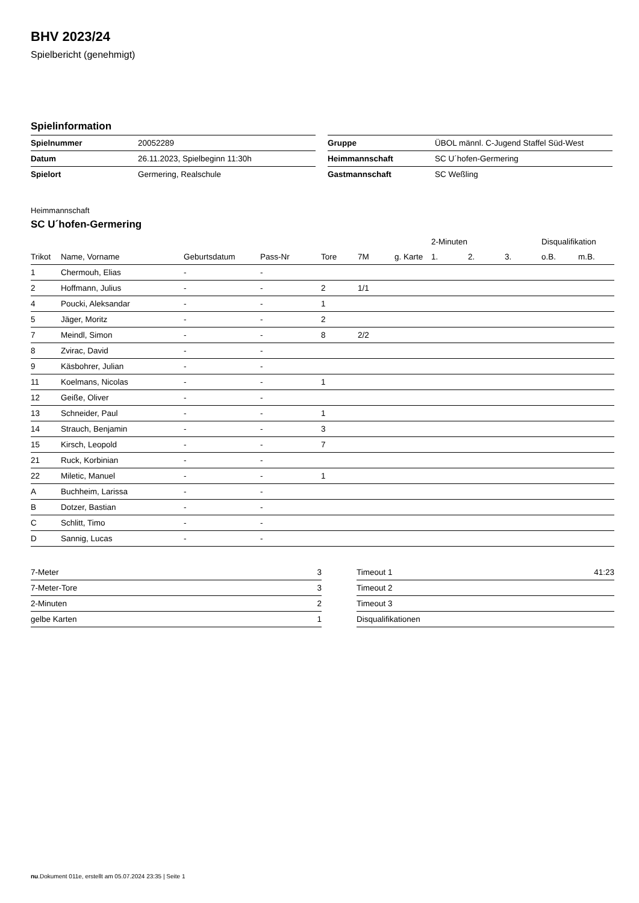BHV 2023/24
Spielbericht (genehmigt)
Spielinformation
| Spielnummer | 20052289 |
| Datum | 26.11.2023, Spielbeginn 11:30h |
| Spielort | Germering, Realschule |
| Gruppe | ÜBOL männl. C-Jugend Staffel Süd-West |
| Heimmannschaft | SC U´hofen-Germering |
| Gastmannschaft | SC Weßling |
Heimmannschaft
SC U´hofen-Germering
| | | | | | | | 2-Minuten | | | Disqualifikation | |
| --- | --- | --- | --- | --- | --- | --- | --- | --- | --- | --- | --- |
| Trikot | Name, Vorname | Geburtsdatum | Pass-Nr | Tore | 7M | g. Karte | 1. | 2. | 3. | o.B. | m.B. |
| 1 | Chermouh, Elias | - | - | | | | | | | | |
| 2 | Hoffmann, Julius | - | - | 2 | 1/1 | | | | | | |
| 4 | Poucki, Aleksandar | - | - | 1 | | | | | | | |
| 5 | Jäger, Moritz | - | - | 2 | | | | | | | |
| 7 | Meindl, Simon | - | - | 8 | 2/2 | | | | | | |
| 8 | Zvirac, David | - | - | | | | | | | | |
| 9 | Käsbohrer, Julian | - | - | | | | | | | | |
| 11 | Koelmans, Nicolas | - | - | 1 | | | | | | | |
| 12 | Geiße, Oliver | - | - | | | | | | | | |
| 13 | Schneider, Paul | - | - | 1 | | | | | | | |
| 14 | Strauch, Benjamin | - | - | 3 | | | | | | | |
| 15 | Kirsch, Leopold | - | - | 7 | | | | | | | |
| 21 | Ruck, Korbinian | - | - | | | | | | | | |
| 22 | Miletic, Manuel | - | - | 1 | | | | | | | |
| A | Buchheim, Larissa | - | - | | | | | | | | |
| B | Dotzer, Bastian | - | - | | | | | | | | |
| C | Schlitt, Timo | - | - | | | | | | | | |
| D | Sannig, Lucas | - | - | | | | | | | | |
| 7-Meter | 3 |
| 7-Meter-Tore | 3 |
| 2-Minuten | 2 |
| gelbe Karten | 1 |
| Timeout 1 | 41:23 |
| Timeout 2 | |
| Timeout 3 | |
| Disqualifikationen | |
nu.Dokument 011e, erstellt am 05.07.2024 23:35 | Seite 1